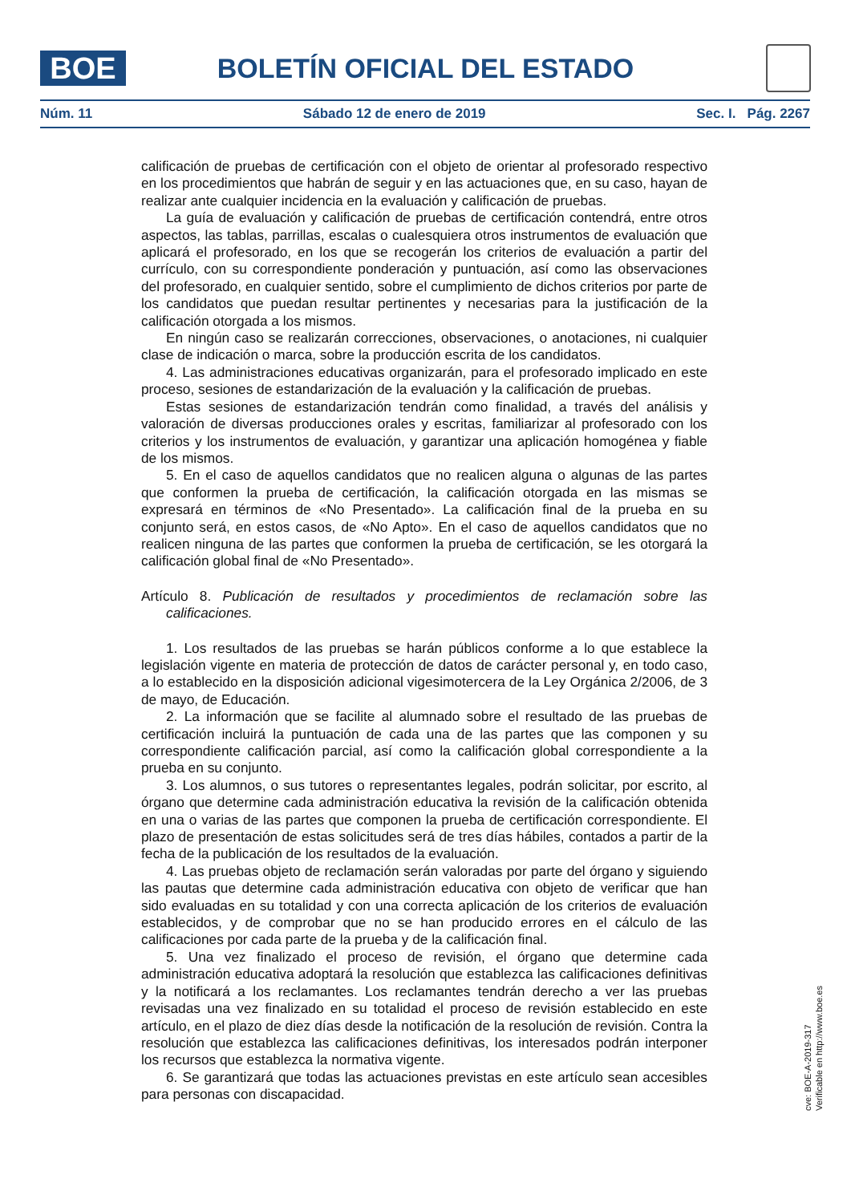BOE
BOLETÍN OFICIAL DEL ESTADO
Núm. 11 Sábado 12 de enero de 2019 Sec. I. Pág. 2267
calificación de pruebas de certificación con el objeto de orientar al profesorado respectivo en los procedimientos que habrán de seguir y en las actuaciones que, en su caso, hayan de realizar ante cualquier incidencia en la evaluación y calificación de pruebas.
La guía de evaluación y calificación de pruebas de certificación contendrá, entre otros aspectos, las tablas, parrillas, escalas o cualesquiera otros instrumentos de evaluación que aplicará el profesorado, en los que se recogerán los criterios de evaluación a partir del currículo, con su correspondiente ponderación y puntuación, así como las observaciones del profesorado, en cualquier sentido, sobre el cumplimiento de dichos criterios por parte de los candidatos que puedan resultar pertinentes y necesarias para la justificación de la calificación otorgada a los mismos.
En ningún caso se realizarán correcciones, observaciones, o anotaciones, ni cualquier clase de indicación o marca, sobre la producción escrita de los candidatos.
4. Las administraciones educativas organizarán, para el profesorado implicado en este proceso, sesiones de estandarización de la evaluación y la calificación de pruebas.
Estas sesiones de estandarización tendrán como finalidad, a través del análisis y valoración de diversas producciones orales y escritas, familiarizar al profesorado con los criterios y los instrumentos de evaluación, y garantizar una aplicación homogénea y fiable de los mismos.
5. En el caso de aquellos candidatos que no realicen alguna o algunas de las partes que conformen la prueba de certificación, la calificación otorgada en las mismas se expresará en términos de «No Presentado». La calificación final de la prueba en su conjunto será, en estos casos, de «No Apto». En el caso de aquellos candidatos que no realicen ninguna de las partes que conformen la prueba de certificación, se les otorgará la calificación global final de «No Presentado».
Artículo 8. Publicación de resultados y procedimientos de reclamación sobre las calificaciones.
1. Los resultados de las pruebas se harán públicos conforme a lo que establece la legislación vigente en materia de protección de datos de carácter personal y, en todo caso, a lo establecido en la disposición adicional vigesimotercera de la Ley Orgánica 2/2006, de 3 de mayo, de Educación.
2. La información que se facilite al alumnado sobre el resultado de las pruebas de certificación incluirá la puntuación de cada una de las partes que las componen y su correspondiente calificación parcial, así como la calificación global correspondiente a la prueba en su conjunto.
3. Los alumnos, o sus tutores o representantes legales, podrán solicitar, por escrito, al órgano que determine cada administración educativa la revisión de la calificación obtenida en una o varias de las partes que componen la prueba de certificación correspondiente. El plazo de presentación de estas solicitudes será de tres días hábiles, contados a partir de la fecha de la publicación de los resultados de la evaluación.
4. Las pruebas objeto de reclamación serán valoradas por parte del órgano y siguiendo las pautas que determine cada administración educativa con objeto de verificar que han sido evaluadas en su totalidad y con una correcta aplicación de los criterios de evaluación establecidos, y de comprobar que no se han producido errores en el cálculo de las calificaciones por cada parte de la prueba y de la calificación final.
5. Una vez finalizado el proceso de revisión, el órgano que determine cada administración educativa adoptará la resolución que establezca las calificaciones definitivas y la notificará a los reclamantes. Los reclamantes tendrán derecho a ver las pruebas revisadas una vez finalizado en su totalidad el proceso de revisión establecido en este artículo, en el plazo de diez días desde la notificación de la resolución de revisión. Contra la resolución que establezca las calificaciones definitivas, los interesados podrán interponer los recursos que establezca la normativa vigente.
6. Se garantizará que todas las actuaciones previstas en este artículo sean accesibles para personas con discapacidad.
cve: BOE-A-2019-317
Verificable en http://www.boe.es